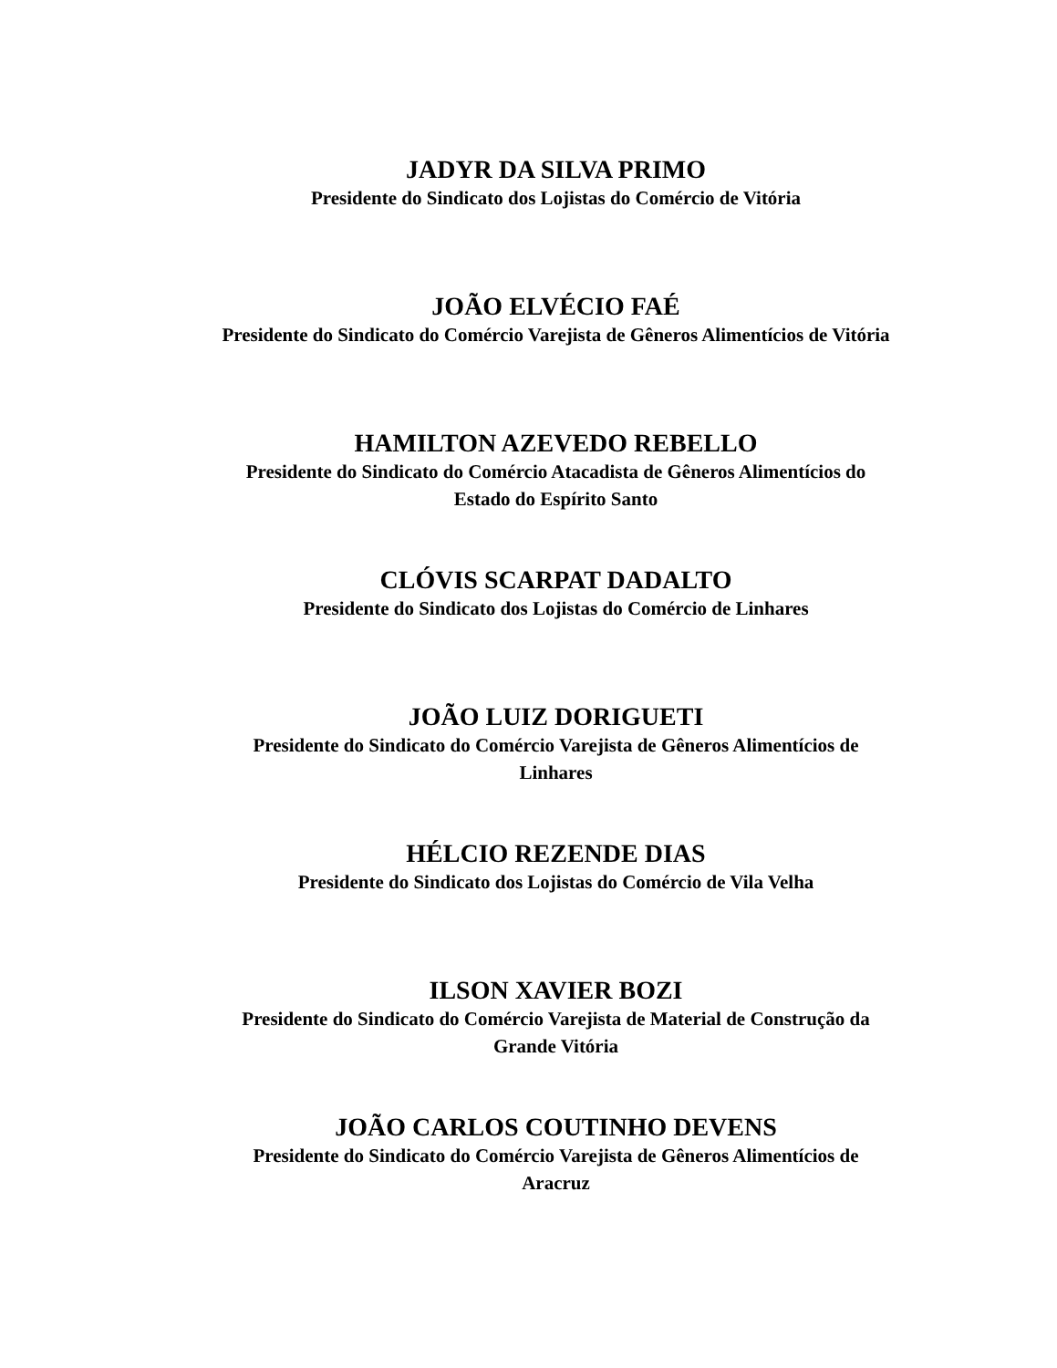JADYR DA SILVA PRIMO
Presidente do Sindicato dos Lojistas do Comércio de Vitória
JOÃO ELVÉCIO FAÉ
Presidente do Sindicato do Comércio Varejista de Gêneros Alimentícios de Vitória
HAMILTON AZEVEDO REBELLO
Presidente do Sindicato do Comércio Atacadista de Gêneros Alimentícios do
Estado do Espírito Santo
CLÓVIS SCARPAT DADALTO
Presidente do Sindicato dos Lojistas do Comércio de Linhares
JOÃO LUIZ DORIGUETI
Presidente do Sindicato do Comércio Varejista de Gêneros Alimentícios de
Linhares
HÉLCIO REZENDE DIAS
Presidente do Sindicato dos Lojistas do Comércio de Vila Velha
ILSON XAVIER BOZI
Presidente do Sindicato do Comércio Varejista de Material de Construção da
Grande Vitória
JOÃO CARLOS COUTINHO DEVENS
Presidente do Sindicato do Comércio Varejista de Gêneros Alimentícios de
Aracruz